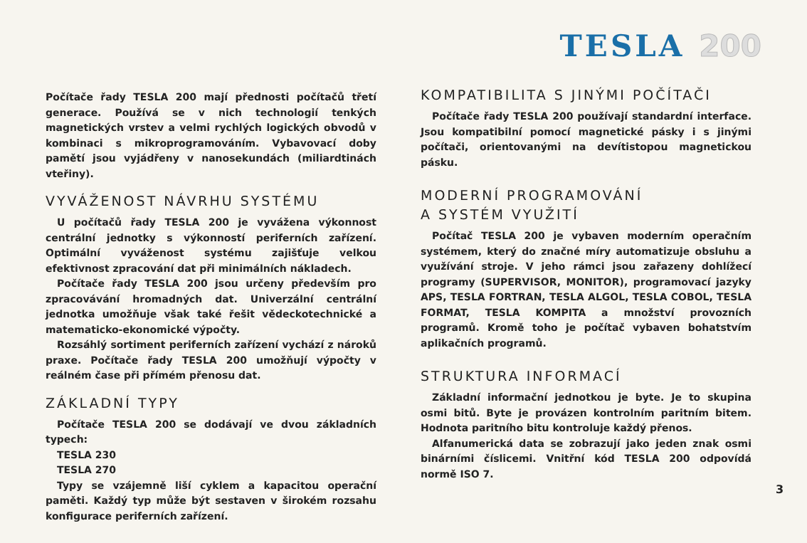TESLA 200
Počítače řady TESLA 200 mají přednosti počítačů třetí generace. Používá se v nich technologií tenkých magnetických vrstev a velmi rychlých logických obvodů v kombinaci s mikroprogramováním. Vybavovací doby pamětí jsou vyjádřeny v nanosekundách (miliardtinách vteřiny).
VYVÁŽENOST NÁVRHU SYSTÉMU
U počítačů řady TESLA 200 je vyvážena výkonnost centrální jednotky s výkonností periferních zařízení. Optimální vyváženost systému zajišťuje velkou efektivnost zpracování dat při minimálních nákladech.
Počítače řady TESLA 200 jsou určeny především pro zpracovávání hromadných dat. Univerzální centrální jednotka umožňuje však také řešit vědeckotechnické a matematicko-ekonomické výpočty.
Rozsáhlý sortiment periferních zařízení vychází z nároků praxe. Počítače řady TESLA 200 umožňují výpočty v reálném čase při přímém přenosu dat.
ZÁKLADNÍ TYPY
Počítače TESLA 200 se dodávají ve dvou základních typech:
TESLA 230
TESLA 270
Typy se vzájemně liší cyklem a kapacitou operační paměti. Každý typ může být sestaven v širokém rozsahu konfigurace periferních zařízení.
KOMPATIBILITA S JINÝMI POČÍTAČI
Počítače řady TESLA 200 používají standardní interface. Jsou kompatibilní pomocí magnetické pásky i s jinými počítači, orientovanými na devítistopou magnetickou pásku.
MODERNÍ PROGRAMOVÁNÍ
A SYSTÉM VYUŽITÍ
Počítač TESLA 200 je vybaven moderním operačním systémem, který do značné míry automatizuje obsluhu a využívání stroje. V jeho rámci jsou zařazeny dohlížecí programy (SUPERVISOR, MONITOR), programovací jazyky APS, TESLA FORTRAN, TESLA ALGOL, TESLA COBOL, TESLA FORMAT, TESLA KOMPITA a množství provozních programů. Kromě toho je počítač vybaven bohatstvím aplikačních programů.
STRUKTURA INFORMACÍ
Základní informační jednotkou je byte. Je to skupina osmi bitů. Byte je provázen kontrolním paritním bitem. Hodnota paritního bitu kontroluje každý přenos.
Alfanumerická data se zobrazují jako jeden znak osmi binárními číslicemi. Vnitřní kód TESLA 200 odpovídá normě ISO 7.
3